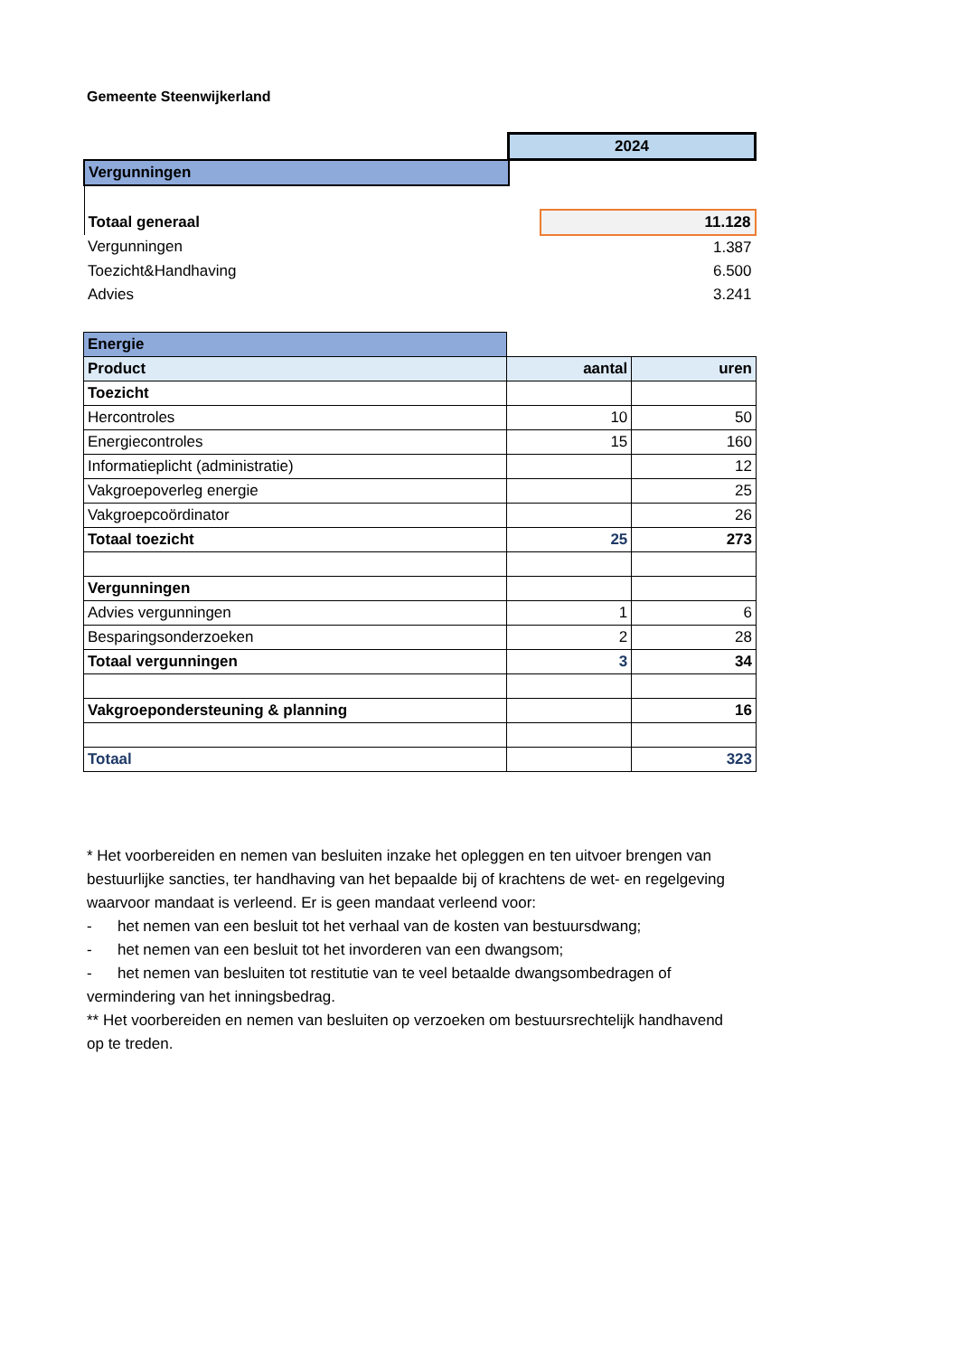Gemeente Steenwijkerland
| | 2024 | |
| Vergunningen | | |
| Totaal generaal | | 11.128 |
| Vergunningen | | 1.387 |
| Toezicht&Handhaving | | 6.500 |
| Advies | | 3.241 |
| Energie | | |
| Product | aantal | uren |
| Toezicht | | |
| Hercontroles | 10 | 50 |
| Energiecontroles | 15 | 160 |
| Informatieplicht (administratie) | | 12 |
| Vakgroepoverleg energie | | 25 |
| Vakgroepcoördinator | | 26 |
| Totaal toezicht | 25 | 273 |
| Vergunningen | | |
| Advies vergunningen | 1 | 6 |
| Besparingsonderzoeken | 2 | 28 |
| Totaal vergunningen | 3 | 34 |
| Vakgroepondersteuning & planning | | 16 |
| Totaal | | 323 |
* Het voorbereiden en nemen van besluiten inzake het opleggen en ten uitvoer brengen van bestuurlijke sancties, ter handhaving van het bepaalde bij of krachtens de wet- en regelgeving waarvoor mandaat is verleend. Er is geen mandaat verleend voor:
- het nemen van een besluit tot het verhaal van de kosten van bestuursdwang;
- het nemen van een besluit tot het invorderen van een dwangsom;
- het nemen van besluiten tot restitutie van te veel betaalde dwangsombedragen of vermindering van het inningsbedrag.
** Het voorbereiden en nemen van besluiten op verzoeken om bestuursrechtelijk handhavend op te treden.